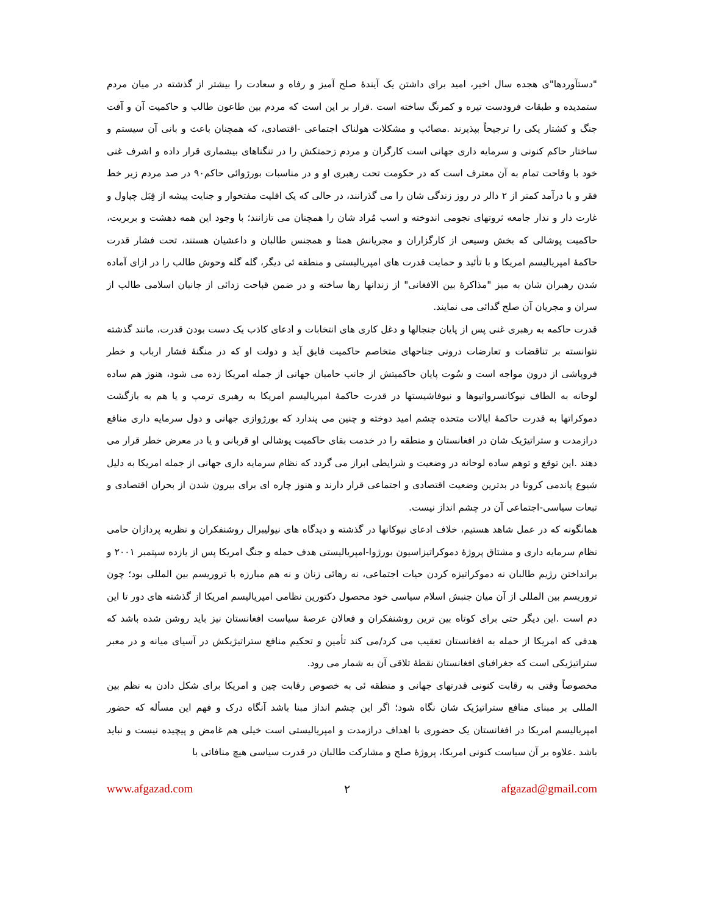"دستآوردها"ی هجده سال اخیر، امید برای داشتن یک آیندۀ صلح آمیز و رفاه و سعادت را بیشتر از گذشته در میان مردم ستمدیده و طبقات فرودست تیره و کمرنگ ساخته است .قرار بر این است که مردم بین طاعون طالب و حاکمیت آن و آفت جنگ و کشتار یکی را ترجیحاً بپذیرند .مصائب و مشکلات هولناک اجتماعی -اقتصادی، که همچنان باعث و بانی آن سیستم و ساختار حاکم کنونی و سرمایه داری جهانی است کارگران و مردم زحمتکش را در تنگناهای بیشماری قرار داده و اشرف غنی خود با وقاحت تمام به آن معترف است که در حکومت تحت رهبری او و در مناسبات بورژوائی حاکم۹۰ در صد مردم زیر خط فقر و با درآمد کمتر از ۲ دالر در روز زندگی شان را می گذرانند، در حالی که یک اقلیت مفتخوار و جنایت پیشه از قِبَل چپاول و غارت دار و ندار جامعه ثروتهای نجومی اندوخته و اسب مُراد شان را همچنان می تازانند؛ با وجود این همه دهشت و بربریت، حاکمیت پوشالی که بخش وسیعی از کارگزاران و مجریانش همتا و همجنس طالبان و داعشیان هستند، تحت فشار قدرت حاکمۀ امپریالیسم امریکا و با تأئید و حمایت قدرت های امپریالیستی و منطقه ئی دیگر، گله گله وحوش طالب را در ازای آماده شدن رهبران شان به میز "مذاکرۀ بین الافغانی" از زندانها رها ساخته و در ضمن قباحت زدائی از جانیان اسلامی طالب از سران و مجریان آن صلح گدائی می نمایند.
قدرت حاکمه به رهبری غنی پس از پایان جنجالها و دغل کاری های انتخابات و ادعای کاذب یک دست بودن قدرت، مانند گذشته نتوانسته بر تناقضات و تعارضات درونی جناحهای متخاصم حاکمیت فایق آید و دولت او که در منگنۀ فشار ارباب و خطر فروپاشی از درون مواجه است و سُوت پایان حاکمیتش از جانب حامیان جهانی از جمله امریکا زده می شود، هنوز هم ساده لوحانه به الطاف نیوکانسرواتیوها و نیوفاشیستها در قدرت حاکمۀ امپریالیسم امریکا به رهبری ترمپ و یا هم به بازگشت دموکراتها به قدرت حاکمۀ ایالات متحده چشم امید دوخته و چنین می پندارد که بورژوازی جهانی و دول سرمایه داری منافع درازمدت و ستراتیژیک شان در افغانستان و منطقه را در خدمت بقای حاکمیت پوشالی او قربانی و یا در معرض خطر قرار می دهند .این توقع و توهم ساده لوحانه در وضعیت و شرایطی ابراز می گردد که نظام سرمایه داری جهانی از جمله امریکا به دلیل شیوع پاندمی کرونا در بدترین وضعیت اقتصادی و اجتماعی قرار دارند و هنوز چاره ای برای بیرون شدن از بحران اقتصادی و تبعات سیاسی-اجتماعی آن در چشم انداز نیست.
همانگونه که در عمل شاهد هستیم، خلاف ادعای نیوکانها در گذشته و دیدگاه های نیولیبرال روشنفکران و نظریه پردازان حامی نظام سرمایه داری و مشتاق پروژۀ دموکراتیزاسیون بورژوا-امپریالیستی هدف حمله و جنگ امریکا پس از یازده سپتمبر ۲۰۰۱ و برانداختن رژیم طالبان نه دموکراتیزه کردن حیات اجتماعی، نه رهائی زنان و نه هم مبارزه با تروریسم بین المللی بود؛ چون تروریسم بین المللی از آن میان جنبش اسلام سیاسی خود محصول دکتورین نظامی امپریالیسم امریکا از گذشته های دور تا این دم است .این دیگر حتی برای کوتاه بین ترین روشنفکران و فعالان عرصۀ سیاست افغانستان نیز باید روشن شده باشد که هدفی که امریکا از حمله به افغانستان تعقیب می کرد/می کند تأمین و تحکیم منافع ستراتیژیکش در آسیای میانه و در معبر ستراتیژیکی است که جغرافیای افغانستان نقطۀ تلاقی آن به شمار می رود.
مخصوصاً وقتی به رقابت کنونی قدرتهای جهانی و منطقه ئی به خصوص رقابت چین و امریکا برای شکل دادن به نظم بین المللی بر مبنای منافع ستراتیژیک شان نگاه شود؛ اگر این چشم انداز مبنا باشد آنگاه درک و فهم این مسأله که حضور امپریالیسم امریکا در افغانستان یک حضوری با اهداف درازمدت و امپریالیستی است خیلی هم غامض و پیچیده نیست و نباید باشد .علاوه بر آن سیاست کنونی امریکا، پروژۀ صلح و مشارکت طالبان در قدرت سیاسی هیچ منافاتی با
www.afgazad.com ۲ afgazad@gmail.com